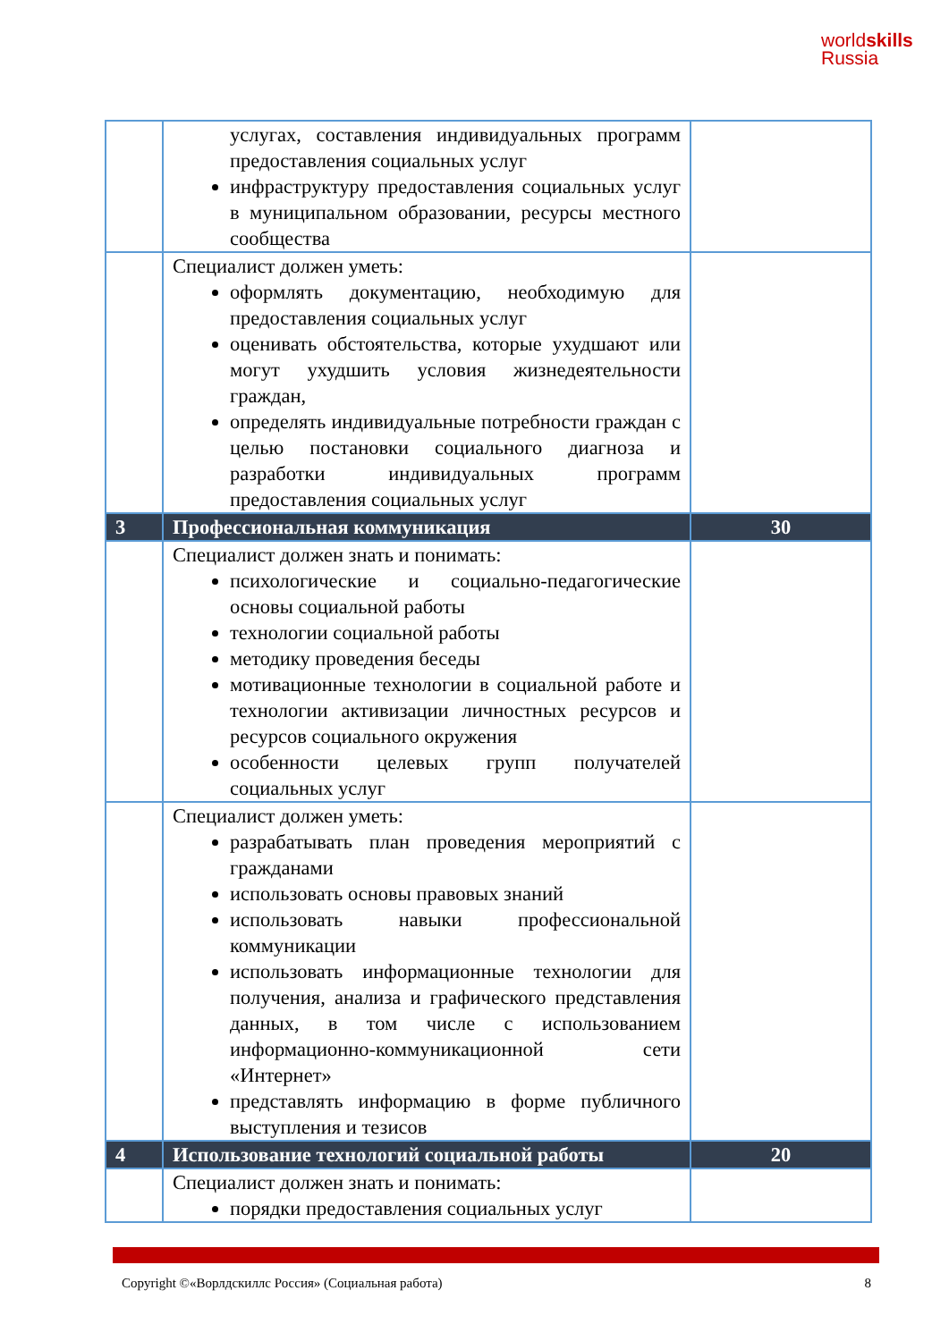worldskills
Russia
| | услугах, составления индивидуальных программ предоставления социальных услуг инфраструктуру предоставления социальных услуг в муниципальном образовании, ресурсы местного сообщества | |
| | Специалист должен уметь: оформлять документацию, необходимую для предоставления социальных услуг оценивать обстоятельства, которые ухудшают или могут ухудшить условия жизнедеятельности граждан, определять индивидуальные потребности граждан с целью постановки социального диагноза и разработки индивидуальных программ предоставления социальных услуг | |
| 3 | Профессиональная коммуникация | 30 |
| | Специалист должен знать и понимать: психологические и социально-педагогические основы социальной работы технологии социальной работы методику проведения беседы мотивационные технологии в социальной работе и технологии активизации личностных ресурсов и ресурсов социального окружения особенности целевых групп получателей социальных услуг | |
| | Специалист должен уметь: разрабатывать план проведения мероприятий с гражданами использовать основы правовых знаний использовать навыки профессиональной коммуникации использовать информационные технологии для получения, анализа и графического представления данных, в том числе с использованием информационно-коммуникационной сети «Интернет» представлять информацию в форме публичного выступления и тезисов | |
| 4 | Использование технологий социальной работы | 20 |
| | Специалист должен знать и понимать: порядки предоставления социальных услуг | |
Copyright ©«Ворлдскиллс Россия» (Социальная работа) 8